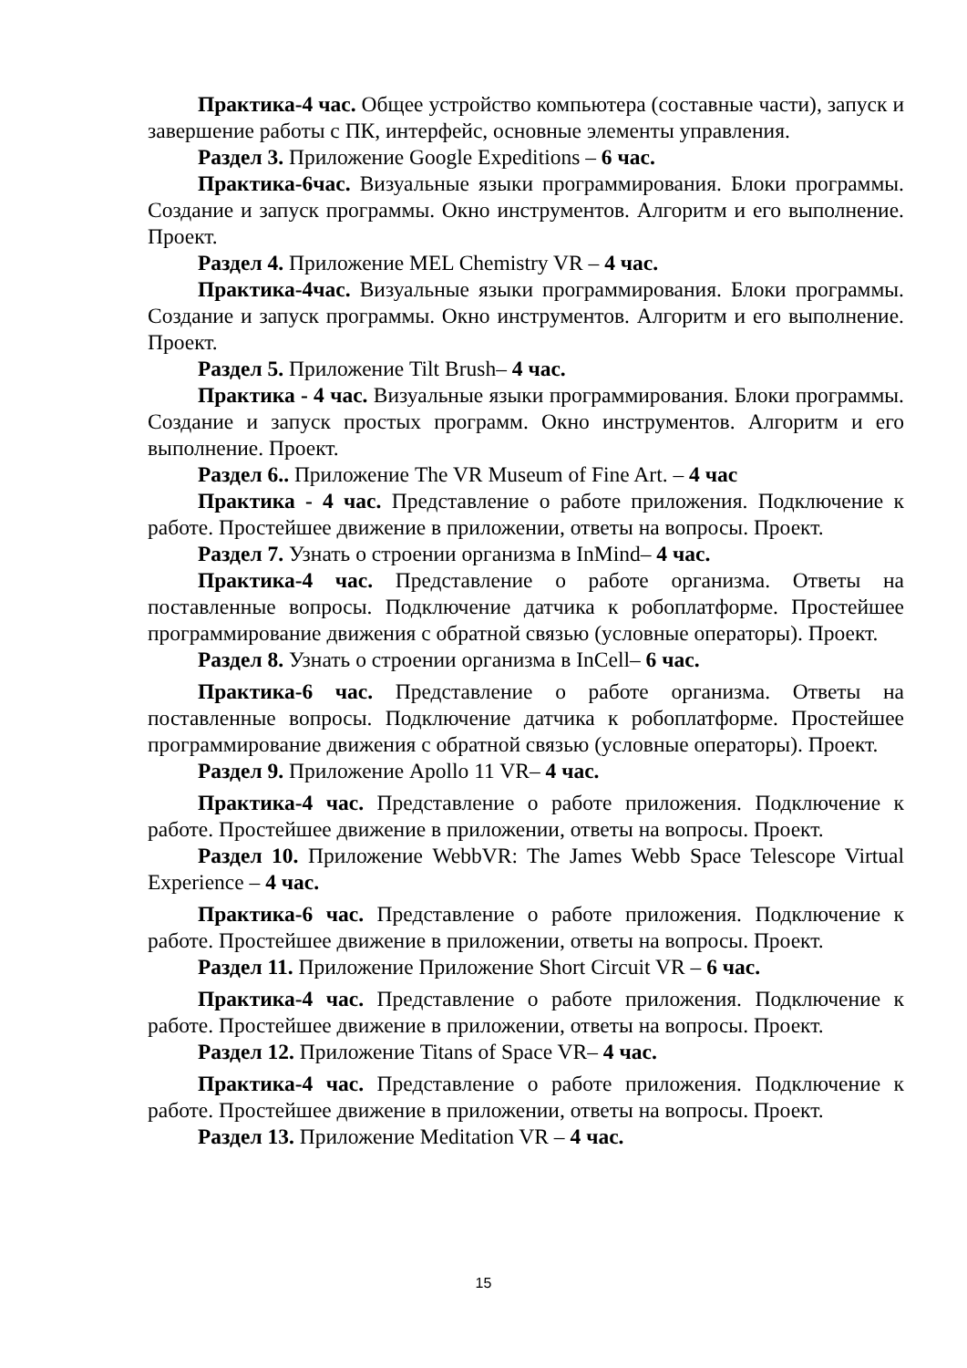Практика-4 час. Общее устройство компьютера (составные части), запуск и завершение работы с ПК, интерфейс, основные элементы управления.
Раздел 3. Приложение Google Expeditions – 6 час.
Практика-6час. Визуальные языки программирования. Блоки программы. Создание и запуск программы. Окно инструментов. Алгоритм и его выполнение. Проект.
Раздел 4. Приложение MEL Chemistry VR – 4 час.
Практика-4час. Визуальные языки программирования. Блоки программы. Создание и запуск программы. Окно инструментов. Алгоритм и его выполнение. Проект.
Раздел 5. Приложение Tilt Brush– 4 час.
Практика - 4 час. Визуальные языки программирования. Блоки программы. Создание и запуск простых программ. Окно инструментов. Алгоритм и его выполнение. Проект.
Раздел 6.. Приложение The VR Museum of Fine Art. – 4 час
Практика - 4 час. Представление о работе приложения. Подключение к работе. Простейшее движение в приложении, ответы на вопросы. Проект.
Раздел 7. Узнать о строении организма в InMind– 4 час.
Практика-4 час. Представление о работе организма. Ответы на поставленные вопросы. Подключение датчика к робоплатформе. Простейшее программирование движения с обратной связью (условные операторы). Проект.
Раздел 8. Узнать о строении организма в InCell– 6 час.
Практика-6 час. Представление о работе организма. Ответы на поставленные вопросы. Подключение датчика к робоплатформе. Простейшее программирование движения с обратной связью (условные операторы). Проект.
Раздел 9. Приложение Apollo 11 VR– 4 час.
Практика-4 час. Представление о работе приложения. Подключение к работе. Простейшее движение в приложении, ответы на вопросы. Проект.
Раздел 10. Приложение WebbVR: The James Webb Space Telescope Virtual Experience – 4 час.
Практика-6 час. Представление о работе приложения. Подключение к работе. Простейшее движение в приложении, ответы на вопросы. Проект.
Раздел 11. Приложение Приложение Short Circuit VR – 6 час.
Практика-4 час. Представление о работе приложения. Подключение к работе. Простейшее движение в приложении, ответы на вопросы. Проект.
Раздел 12. Приложение Titans of Space VR– 4 час.
Практика-4 час. Представление о работе приложения. Подключение к работе. Простейшее движение в приложении, ответы на вопросы. Проект.
Раздел 13. Приложение Meditation VR – 4 час.
15